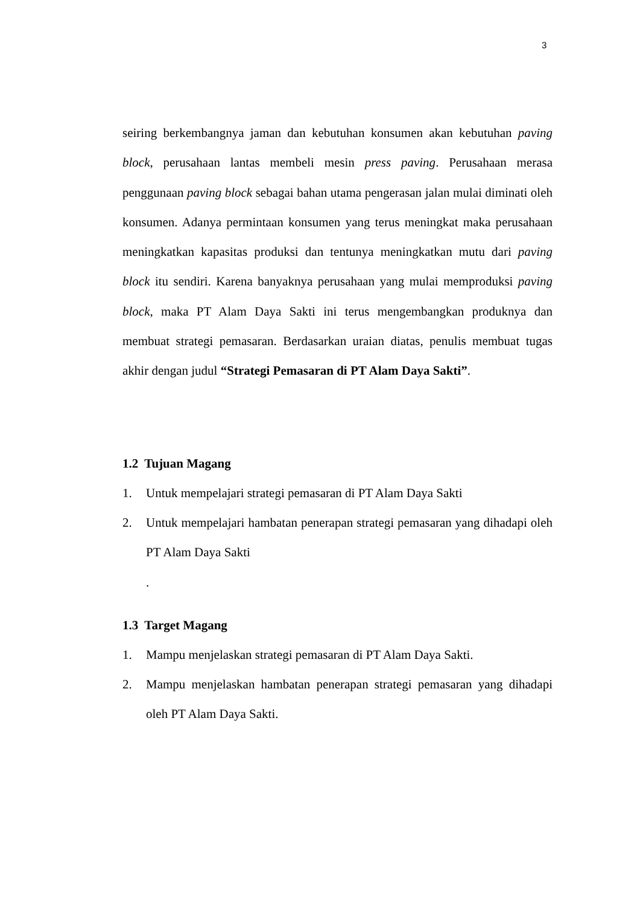3
seiring berkembangnya jaman dan kebutuhan konsumen akan kebutuhan paving block, perusahaan lantas membeli mesin press paving. Perusahaan merasa penggunaan paving block sebagai bahan utama pengerasan jalan mulai diminati oleh konsumen. Adanya permintaan konsumen yang terus meningkat maka perusahaan meningkatkan kapasitas produksi dan tentunya meningkatkan mutu dari paving block itu sendiri. Karena banyaknya perusahaan yang mulai memproduksi paving block, maka PT Alam Daya Sakti ini terus mengembangkan produknya dan membuat strategi pemasaran. Berdasarkan uraian diatas, penulis membuat tugas akhir dengan judul “Strategi Pemasaran di PT Alam Daya Sakti”.
1.2 Tujuan Magang
1. Untuk mempelajari strategi pemasaran di PT Alam Daya Sakti
2. Untuk mempelajari hambatan penerapan strategi pemasaran yang dihadapi oleh PT Alam Daya Sakti
.
1.3 Target Magang
1. Mampu menjelaskan strategi pemasaran di PT Alam Daya Sakti.
2. Mampu menjelaskan hambatan penerapan strategi pemasaran yang dihadapi oleh PT Alam Daya Sakti.